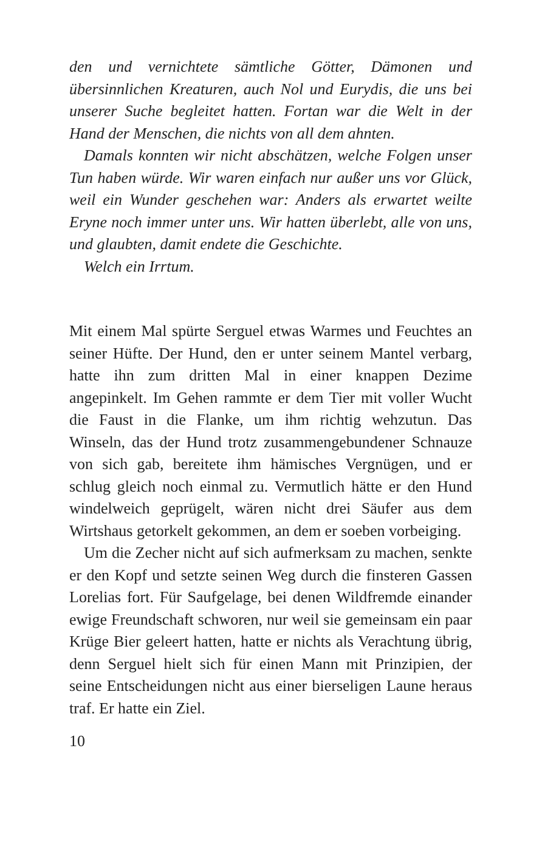den und vernichtete sämtliche Götter, Dämonen und übersinnlichen Kreaturen, auch Nol und Eurydis, die uns bei unserer Suche begleitet hatten. Fortan war die Welt in der Hand der Menschen, die nichts von all dem ahnten.
Damals konnten wir nicht abschätzen, welche Folgen unser Tun haben würde. Wir waren einfach nur außer uns vor Glück, weil ein Wunder geschehen war: Anders als erwartet weilte Eryne noch immer unter uns. Wir hatten überlebt, alle von uns, und glaubten, damit endete die Geschichte.
Welch ein Irrtum.
Mit einem Mal spürte Serguel etwas Warmes und Feuchtes an seiner Hüfte. Der Hund, den er unter seinem Mantel verbarg, hatte ihn zum dritten Mal in einer knappen Dezime angepinkelt. Im Gehen rammte er dem Tier mit voller Wucht die Faust in die Flanke, um ihm richtig wehzutun. Das Winseln, das der Hund trotz zusammengebundener Schnauze von sich gab, bereitete ihm hämisches Vergnügen, und er schlug gleich noch einmal zu. Vermutlich hätte er den Hund windelweich geprügelt, wären nicht drei Säufer aus dem Wirtshaus getorkelt gekommen, an dem er soeben vorbeiging.
Um die Zecher nicht auf sich aufmerksam zu machen, senkte er den Kopf und setzte seinen Weg durch die finsteren Gassen Lorelias fort. Für Saufgelage, bei denen Wildfremde einander ewige Freundschaft schworen, nur weil sie gemeinsam ein paar Krüge Bier geleert hatten, hatte er nichts als Verachtung übrig, denn Serguel hielt sich für einen Mann mit Prinzipien, der seine Entscheidungen nicht aus einer bierseligen Laune heraus traf. Er hatte ein Ziel.
10